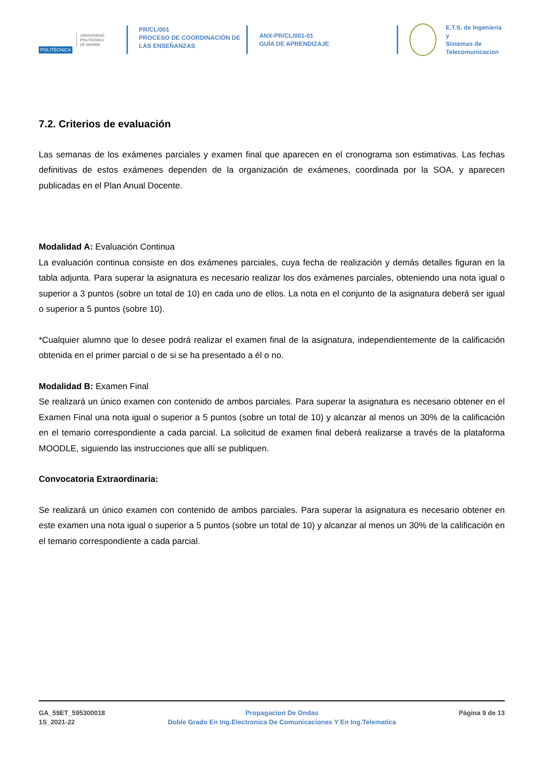POLITÉCNICA UNIVERSIDAD
POLITÉCNICA
DE MADRID
PR/CL/001
PROCESO DE COORDINACIÓN DE
LAS ENSEÑANZAS
ANX-PR/CL/001-01
GUÍA DE APRENDIZAJE
E.T.S. de Ingenieria y
Sistemas de
Telecomunicacion
7.2. Criterios de evaluación
Las semanas de los exámenes parciales y examen final que aparecen en el cronograma son estimativas. Las fechas definitivas de estos exámenes dependen de la organización de exámenes, coordinada por la SOA, y aparecen publicadas en el Plan Anual Docente.
Modalidad A: Evaluación Continua
La evaluación continua consiste en dos exámenes parciales, cuya fecha de realización y demás detalles figuran en la tabla adjunta. Para superar la asignatura es necesario realizar los dos exámenes parciales, obteniendo una nota igual o superior a 3 puntos (sobre un total de 10) en cada uno de ellos. La nota en el conjunto de la asignatura deberá ser igual o superior a 5 puntos (sobre 10).
*Cualquier alumno que lo desee podrá realizar el examen final de la asignatura, independientemente de la calificación obtenida en el primer parcial o de si se ha presentado a él o no.
Modalidad B: Examen Final
Se realizará un único examen con contenido de ambos parciales. Para superar la asignatura es necesario obtener en el Examen Final una nota igual o superior a 5 puntos (sobre un total de 10) y alcanzar al menos un 30% de la calificación en el temario correspondiente a cada parcial. La solicitud de examen final deberá realizarse a través de la plataforma MOODLE, siguiendo las instrucciones que allí se publiquen.
Convocatoria Extraordinaria:
Se realizará un único examen con contenido de ambos parciales. Para superar la asignatura es necesario obtener en este examen una nota igual o superior a 5 puntos (sobre un total de 10) y alcanzar al menos un 30% de la calificación en el temario correspondiente a cada parcial.
GA_59ET_595300018
1S_2021-22
Propagacion De Ondas
Doble Grado En Ing.Electronica De Comunicaciones Y En Ing.Telematica
Página 9 de 13